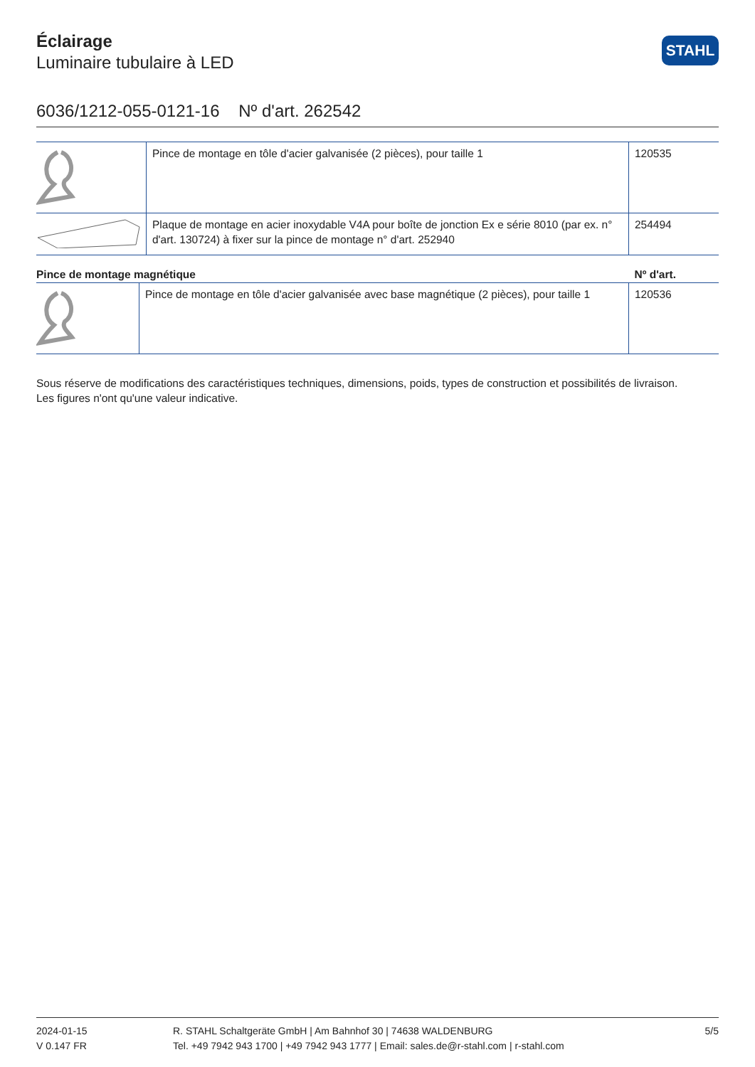STAHL
Éclairage
Luminaire tubulaire à LED
6036/1212-055-0121-16 Nº d'art. 262542
| | Pince de montage en tôle d'acier galvanisée (2 pièces), pour taille 1 | 120535 |
| | Plaque de montage en acier inoxydable V4A pour boîte de jonction Ex e série 8010 (par ex. n° d'art. 130724) à fixer sur la pince de montage n° d'art. 252940 | 254494 |
| Pince de montage magnétique | | Nº d'art. |
| --- | --- | --- |
| | Pince de montage en tôle d'acier galvanisée avec base magnétique (2 pièces), pour taille 1 | 120536 |
Sous réserve de modifications des caractéristiques techniques, dimensions, poids, types de construction et possibilités de livraison.
Les figures n'ont qu'une valeur indicative.
2024-01-15
V 0.147 FR
R. STAHL Schaltgeräte GmbH | Am Bahnhof 30 | 74638 WALDENBURG
Tel. +49 7942 943 1700 | +49 7942 943 1777 | Email: sales.de@r-stahl.com | r-stahl.com
5/5